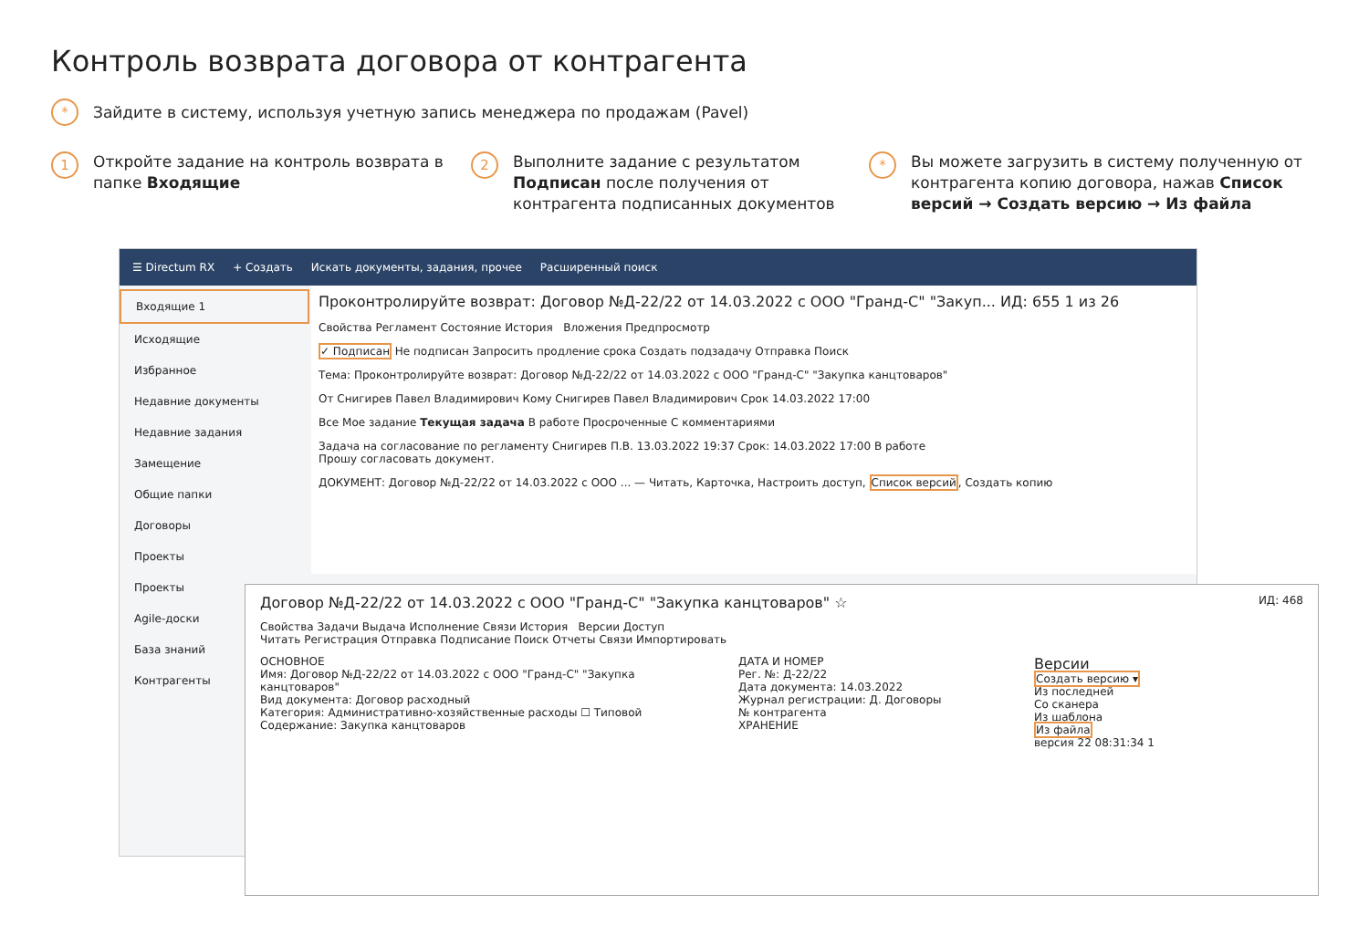Контроль возврата договора от контрагента
* Зайдите в систему, используя учетную запись менеджера по продажам (Pavel)
1
Откройте задание на контроль возврата в папке Входящие
2
Выполните задание с результатом Подписан после получения от контрагента подписанных документов
*
Вы можете загрузить в систему полученную от контрагента копию договора, нажав Список версий → Создать версию → Из файла
☰ Directum RX + Создать Искать документы, задания, прочее Расширенный поиск
Входящие 1
Исходящие
Избранное
Недавние документы
Недавние задания
Замещение
Общие папки
Договоры
Проекты
Проекты
Agile-доски
База знаний
Контрагенты
Проконтролируйте возврат: Договор №Д-22/22 от 14.03.2022 с ООО "Гранд-С" "Закуп... ИД: 655 1 из 26
Свойства Регламент Состояние История Вложения Предпросмотр
✓ Подписан Не подписан Запросить продление срока Создать подзадачу Отправка Поиск
Тема: Проконтролируйте возврат: Договор №Д-22/22 от 14.03.2022 с ООО "Гранд-С" "Закупка канцтоваров"
От Снигирев Павел Владимирович Кому Снигирев Павел Владимирович Срок 14.03.2022 17:00
Все Мое задание Текущая задача В работе Просроченные С комментариями
Задача на согласование по регламенту Снигирев П.В. 13.03.2022 19:37 Срок: 14.03.2022 17:00 В работе
Прошу согласовать документ.
ДОКУМЕНТ: Договор №Д-22/22 от 14.03.2022 с ООО ... — Читать, Карточка, Настроить доступ, Список версий, Создать копию
Договор №Д-22/22 от 14.03.2022 с ООО "Гранд-С" "Закупка канцтоваров" ☆ ИД: 468
Свойства Задачи Выдача Исполнение Связи История Версии Доступ
Читать Регистрация Отправка Подписание Поиск Отчеты Связи Импортировать
ОСНОВНОЕ
Имя: Договор №Д-22/22 от 14.03.2022 с ООО "Гранд-С" "Закупка канцтоваров"
Вид документа: Договор расходный
Категория: Административно-хозяйственные расходы ☐ Типовой
Содержание: Закупка канцтоваров
ДАТА И НОМЕР
Рег. №: Д-22/22
Дата документа: 14.03.2022
Журнал регистрации: Д. Договоры
№ контрагента
ХРАНЕНИЕ
Версии
Создать версию ▾
Из последней
Со сканера
Из шаблона
Из файла
версия 22 08:31:34 1